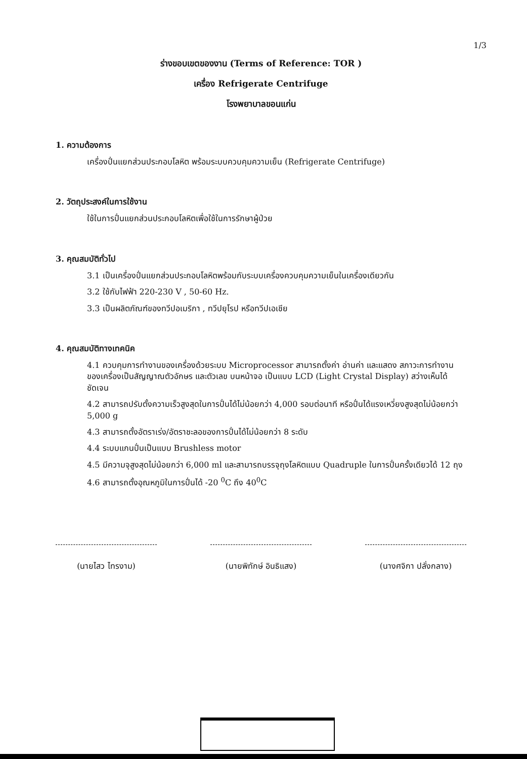1/3
ร่างขอบเขตของงาน (Terms of Reference: TOR )
เครื่อง Refrigerate Centrifuge
โรงพยาบาลขอนแก่น
1. ความต้องการ
เครื่องปั่นแยกส่วนประกอบโลหิต พร้อมระบบควบคุมความเย็น (Refrigerate Centrifuge)
2. วัตถุประสงค์ในการใช้งาน
ใช้ในการปั่นแยกส่วนประกอบโลหิตเพื่อใช้ในการรักษาผู้ป่วย
3. คุณสมบัติทั่วไป
3.1 เป็นเครื่องปั่นแยกส่วนประกอบโลหิตพร้อมกับระบบเครื่องควบคุมความเย็นในเครื่องเดียวกัน
3.2 ใช้กับไฟฟ้า 220-230 V , 50-60 Hz.
3.3 เป็นผลิตภัณฑ์ของทวีปอเมริกา , ทวีปยุโรป หรือทวีปเอเชีย
4. คุณสมบัติทางเทคนิค
4.1 ควบคุมการทำงานของเครื่องด้วยระบบ Microprocessor สามารถตั้งค่า อ่านค่า และแสดง สภาวะการทำงานของเครื่องเป็นสัญญาณตัวอักษร และตัวเลข บนหน้าจอ เป็นแบบ LCD (Light Crystal Display) สว่างเห็นได้ชัดเจน
4.2 สามารถปรับตั้งความเร็วสูงสุดในการปั่นได้ไม่น้อยกว่า 4,000 รอบต่อนาที หรือปั่นได้แรงเหวี่ยงสูงสุดไม่น้อยกว่า 5,000 g
4.3 สามารถตั้งอัตราเร่ง/อัตราชะลอของการปั่นได้ไม่น้อยกว่า 8 ระดับ
4.4 ระบบแกนปั่นเป็นแบบ Brushless motor
4.5 มีความจุสูงสุดไม่น้อยกว่า 6,000 ml และสามารถบรรจุถุงโลหิตแบบ Quadruple ในการปั่นครั้งเดียวได้ 12 ถุง
4.6 สามารถตั้งอุณหภูมิในการปั่นได้ -20 <sup>0</sup>C ถึง 40<sup>0</sup>C
(นายไสว ไทรงาม) (นายพิทักษ์ อินธิแสง)
(นางศจิกา ปลั่งกลาง)